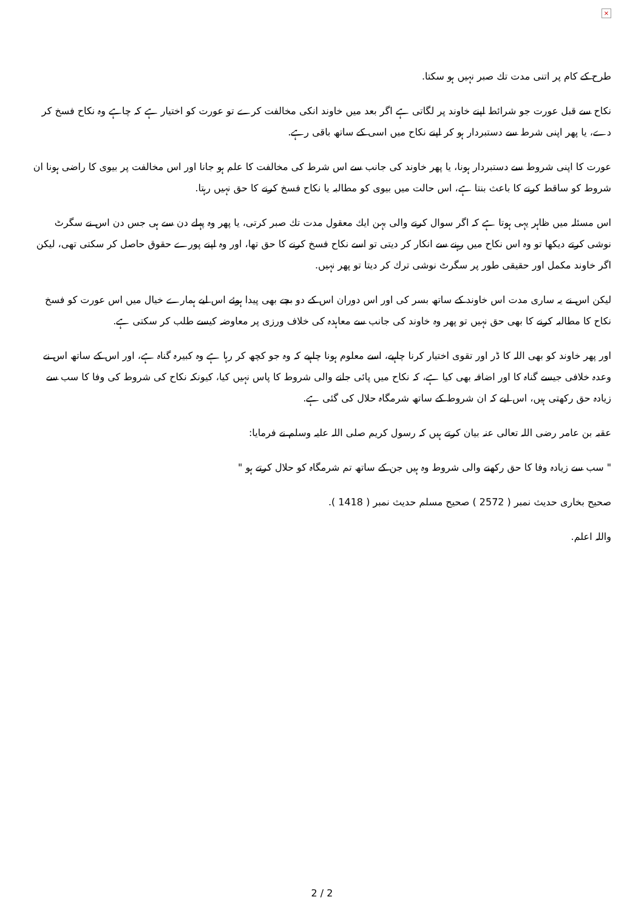×
طرح کے کام پر اتنی مدت تك صبر نہیں ہو سکتا.
نكاح سے قبل عورت جو شرائط اپنے خاوند پر لگاتی ہے اگر بعد میں خاوند انکی مخالفت کرے تو عورت کو اختيار ہے كہ چاہے وہ نكاح فسخ كر دے، يا پھر اپنی شرط سے دستبردار ہو كر اپنے نكاح ميں اسى كے ساتھ باقى رہے.
عورت كا اپنى شروط سے دستبردار ہونا، يا پھر خاوند كى جانب سے اس شرط كى مخالفت كا علم ہو جانا اور اس مخالفت پر بيوى كا راضى ہونا ان شروط كو ساقط كرنے كا باعث بنتا ہے، اس حالت ميں بيوى كو مطالبہ يا نكاح فسخ كرنے كا حق نہيں رہتا.
اس مسئلہ ميں ظاہر يہى ہوتا ہے كہ اگر سوال كرنے والى بہن ايك معقول مدت تك صبر كرتى، يا پھر وہ پہلے دن سے ہى جس دن اس نے سگرٹ نوشى كرتے ديكھا تو وہ اس نكاح ميں رہنے سے انكار كر ديتى تو اسے نكاح فسخ كرنے كا حق تھا، اور وہ اپنے پورے حقوق حاصل كر سكتى تھى، ليكن اگر خاوند مكمل اور حقيقى طور پر سگرٹ نوشى ترك كر ديتا تو پھر نہيں.
ليكن اس نے يہ سارى مدت اس خاوند كے ساتھ بسر كى اور اس دوران اس كے دو بچے بھى پيدا ہوئے اس ليے ہمارے خيال ميں اس عورت كو فسخ نكاح كا مطالبہ كرنے كا بھى حق نہيں تو پھر وہ خاوند كى جانب سے معاہدہ كى خلاف ورزى پر معاوضہ كيسے طلب كر سكتى ہے.
اور پھر خاوند كو بھى اللہ كا ڈر اور تقوى اختيار كرنا چاہيے، اسے معلوم ہونا چاہيے كہ وہ جو كچھ كر رہا ہے وہ كبيرہ گناہ ہے، اور اس كے ساتھ اس نے وعدہ خلافى جيسے گناہ كا اور اضافہ بھى كيا ہے، كہ نكاح ميں پائى جانے والى شروط كا پاس نہيں كيا، كيونكہ نكاح كى شروط كى وفا كا سب سے زيادہ حق ركھتى ہيں، اس ليے كہ ان شروط كے ساتھ شرمگاہ حلال كى گئى ہے.
عقبہ بن عامر رضى اللہ تعالى عنہ بيان كرتے ہيں كہ رسول كريم صلى اللہ عليہ وسلم نے فرمايا:
" سب سے زيادہ وفا كا حق ركھنے والى شروط وہ ہيں جن كے ساتھ تم شرمگاہ كو حلال كرتے ہو "
صحيح بخارى حديث نمبر ( 2572 ) صحيح مسلم حديث نمبر ( 1418 ).
واللہ اعلم.
2 / 2